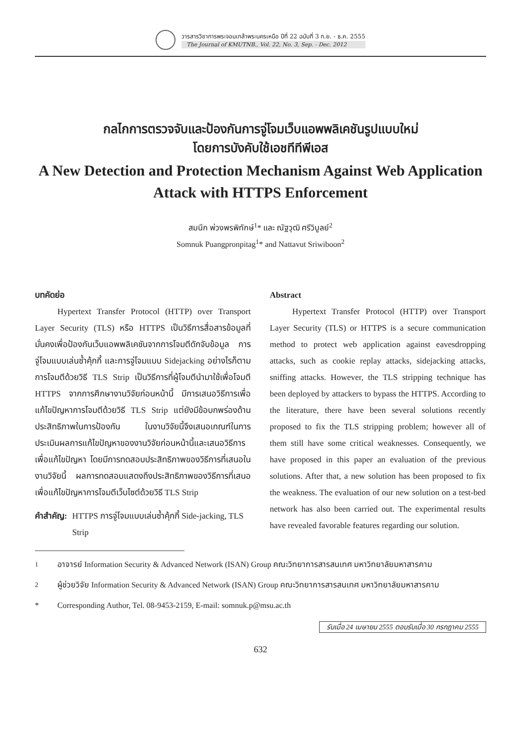วารสารวิชาการพระจอมเกล้าพระนครเหนือ ปีที่ 22 ฉบับที่ 3 ก.ย. - ธ.ค. 2555
The Journal of KMUTNB., Vol. 22, No. 3, Sep. - Dec. 2012
กลไกการตรวจจับและป้องกันการจู่โจมเว็บแอพพลิเคชันรูปแบบใหม่
โดยการบังคับใช้เอชทีทีพีเอส
A New Detection and Protection Mechanism Against Web Application
Attack with HTTPS Enforcement
สมนึก พ่วงพรพิทักษ์<sup>1</sup>* และ ณัฐวุฒิ ศรีวิบูลย์<sup>2</sup>
Somnuk Puangpronpitag<sup>1</sup>* and Nattavut Sriwiboon<sup>2</sup>
บทคัดย่อ
Hypertext Transfer Protocol (HTTP) over Transport Layer Security (TLS) หรือ HTTPS เป็นวิธีการสื่อสารข้อมูลที่มั่นคงเพื่อป้องกันเว็บแอพพลิเคชันจากการโจมตีดักจับข้อมูล การจู่โจมแบบเล่นซ้ำคุ้กกี้ และการจู่โจมแบบ Sidejacking อย่างไรก็ตามการโจมตีด้วยวิธี TLS Strip เป็นวิธีการที่ผู้โจมตีนำมาใช้เพื่อโจมตี HTTPS จากการศึกษางานวิจัยก่อนหน้านี้ มีการเสนอวิธีการเพื่อแก้ไขปัญหาการโจมตีด้วยวิธี TLS Strip แต่ยังมีข้อบกพร่องด้านประสิทธิภาพในการป้องกัน ในงานวิจัยนี้จึงเสนอเกณฑ์ในการประเมินผลการแก้ไขปัญหาของงานวิจัยก่อนหน้านี้และเสนอวิธีการเพื่อแก้ไขปัญหา โดยมีการทดสอบประสิทธิภาพของวิธีการที่เสนอในงานวิจัยนี้ ผลการทดสอบแสดงถึงประสิทธิภาพของวิธีการที่เสนอเพื่อแก้ไขปัญหาการโจมตีเว็บไซต์ด้วยวิธี TLS Strip
คำสำคัญ: HTTPS การจู่โจมแบบเล่นซ้ำคุ้กกี้ Side-jacking, TLS Strip
Abstract
Hypertext Transfer Protocol (HTTP) over Transport Layer Security (TLS) or HTTPS is a secure communication method to protect web application against eavesdropping attacks, such as cookie replay attacks, sidejacking attacks, sniffing attacks. However, the TLS stripping technique has been deployed by attackers to bypass the HTTPS. According to the literature, there have been several solutions recently proposed to fix the TLS stripping problem; however all of them still have some critical weaknesses. Consequently, we have proposed in this paper an evaluation of the previous solutions. After that, a new solution has been proposed to fix the weakness. The evaluation of our new solution on a test-bed network has also been carried out. The experimental results have revealed favorable features regarding our solution.
<sup>1</sup> อาจารย์ Information Security & Advanced Network (ISAN) Group คณะวิทยาการสารสนเทศ มหาวิทยาลัยมหาสารคาม
<sup>2</sup> ผู้ช่วยวิจัย Information Security & Advanced Network (ISAN) Group คณะวิทยาการสารสนเทศ มหาวิทยาลัยมหาสารคาม
* Corresponding Author, Tel. 08-9453-2159, E-mail: somnuk.p@msu.ac.th
รับเมื่อ 24 เมษายน 2555 ตอบรับเมื่อ 30 กรกฎาคม 2555
632